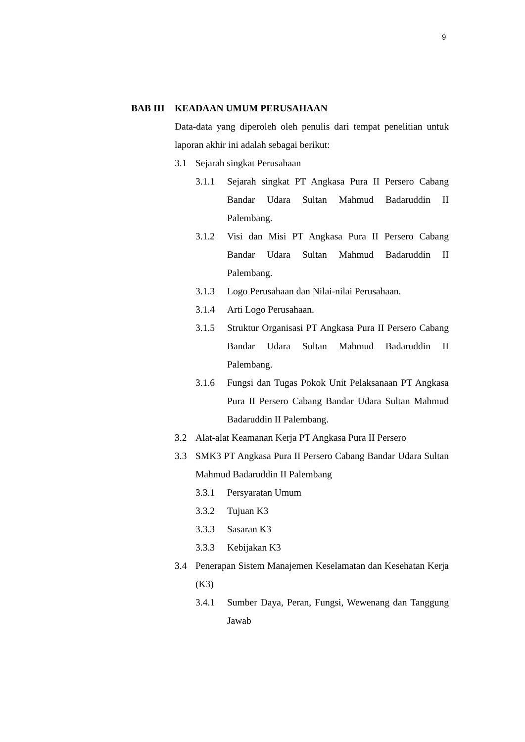9
BAB III KEADAAN UMUM PERUSAHAAN
Data-data yang diperoleh oleh penulis dari tempat penelitian untuk laporan akhir ini adalah sebagai berikut:
3.1 Sejarah singkat Perusahaan
3.1.1 Sejarah singkat PT Angkasa Pura II Persero Cabang Bandar Udara Sultan Mahmud Badaruddin II Palembang.
3.1.2 Visi dan Misi PT Angkasa Pura II Persero Cabang Bandar Udara Sultan Mahmud Badaruddin II Palembang.
3.1.3 Logo Perusahaan dan Nilai-nilai Perusahaan.
3.1.4 Arti Logo Perusahaan.
3.1.5 Struktur Organisasi PT Angkasa Pura II Persero Cabang Bandar Udara Sultan Mahmud Badaruddin II Palembang.
3.1.6 Fungsi dan Tugas Pokok Unit Pelaksanaan PT Angkasa Pura II Persero Cabang Bandar Udara Sultan Mahmud Badaruddin II Palembang.
3.2 Alat-alat Keamanan Kerja PT Angkasa Pura II Persero
3.3 SMK3 PT Angkasa Pura II Persero Cabang Bandar Udara Sultan Mahmud Badaruddin II Palembang
3.3.1 Persyaratan Umum
3.3.2 Tujuan K3
3.3.3 Sasaran K3
3.3.3 Kebijakan K3
3.4 Penerapan Sistem Manajemen Keselamatan dan Kesehatan Kerja (K3)
3.4.1 Sumber Daya, Peran, Fungsi, Wewenang dan Tanggung Jawab